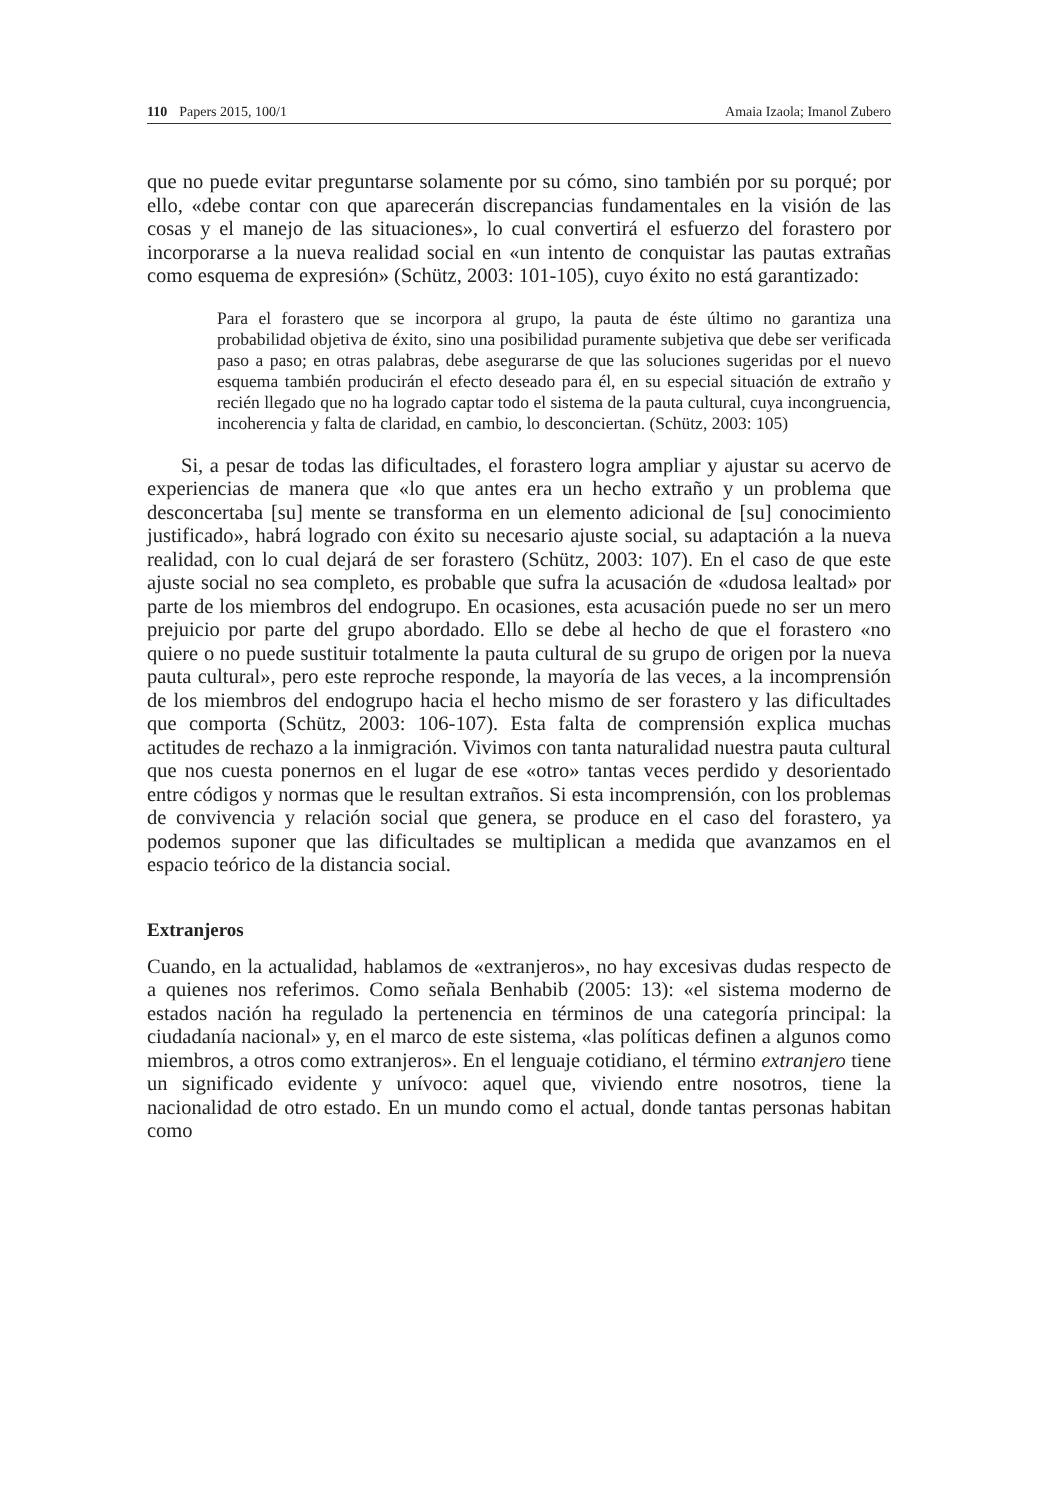110 Papers 2015, 100/1 Amaia Izaola; Imanol Zubero
que no puede evitar preguntarse solamente por su cómo, sino también por su porqué; por ello, «debe contar con que aparecerán discrepancias fundamentales en la visión de las cosas y el manejo de las situaciones», lo cual convertirá el esfuerzo del forastero por incorporarse a la nueva realidad social en «un intento de conquistar las pautas extrañas como esquema de expresión» (Schütz, 2003: 101-105), cuyo éxito no está garantizado:
Para el forastero que se incorpora al grupo, la pauta de éste último no garantiza una probabilidad objetiva de éxito, sino una posibilidad puramente subjetiva que debe ser verificada paso a paso; en otras palabras, debe asegurarse de que las soluciones sugeridas por el nuevo esquema también producirán el efecto deseado para él, en su especial situación de extraño y recién llegado que no ha logrado captar todo el sistema de la pauta cultural, cuya incongruencia, incohe­rencia y falta de claridad, en cambio, lo desconciertan. (Schütz, 2003: 105)
Si, a pesar de todas las dificultades, el forastero logra ampliar y ajustar su acervo de experiencias de manera que «lo que antes era un hecho extraño y un problema que desconcertaba [su] mente se transforma en un elemento adicional de [su] conocimiento justificado», habrá logrado con éxito su nece­sario ajuste social, su adaptación a la nueva realidad, con lo cual dejará de ser forastero (Schütz, 2003: 107). En el caso de que este ajuste social no sea completo, es probable que sufra la acusación de «dudosa lealtad» por parte de los miembros del endogrupo. En ocasiones, esta acusación puede no ser un mero prejuicio por parte del grupo abordado. Ello se debe al hecho de que el forastero «no quiere o no puede sustituir totalmente la pauta cultural de su grupo de origen por la nueva pauta cultural», pero este reproche responde, la mayoría de las veces, a la incomprensión de los miembros del endogrupo hacia el hecho mismo de ser forastero y las dificultades que comporta (Schütz, 2003: 106-107). Esta falta de comprensión explica muchas actitudes de rechazo a la inmigración. Vivimos con tanta naturalidad nuestra pauta cultural que nos cuesta ponernos en el lugar de ese «otro» tantas veces perdido y desorientado entre códigos y normas que le resultan extraños. Si esta incomprensión, con los problemas de convivencia y relación social que genera, se produce en el caso del forastero, ya podemos suponer que las dificultades se multiplican a medida que avanzamos en el espacio teórico de la distancia social.
Extranjeros
Cuando, en la actualidad, hablamos de «extranjeros», no hay excesivas dudas respecto de a quienes nos referimos. Como señala Benhabib (2005: 13): «el sistema moderno de estados nación ha regulado la pertenencia en términos de una categoría principal: la ciudadanía nacional» y, en el marco de este sistema, «las políticas definen a algunos como miembros, a otros como extranjeros». En el lenguaje cotidiano, el término extranjero tiene un significado evidente y unívoco: aquel que, viviendo entre nosotros, tiene la nacionalidad de otro estado. En un mundo como el actual, donde tantas personas habitan como